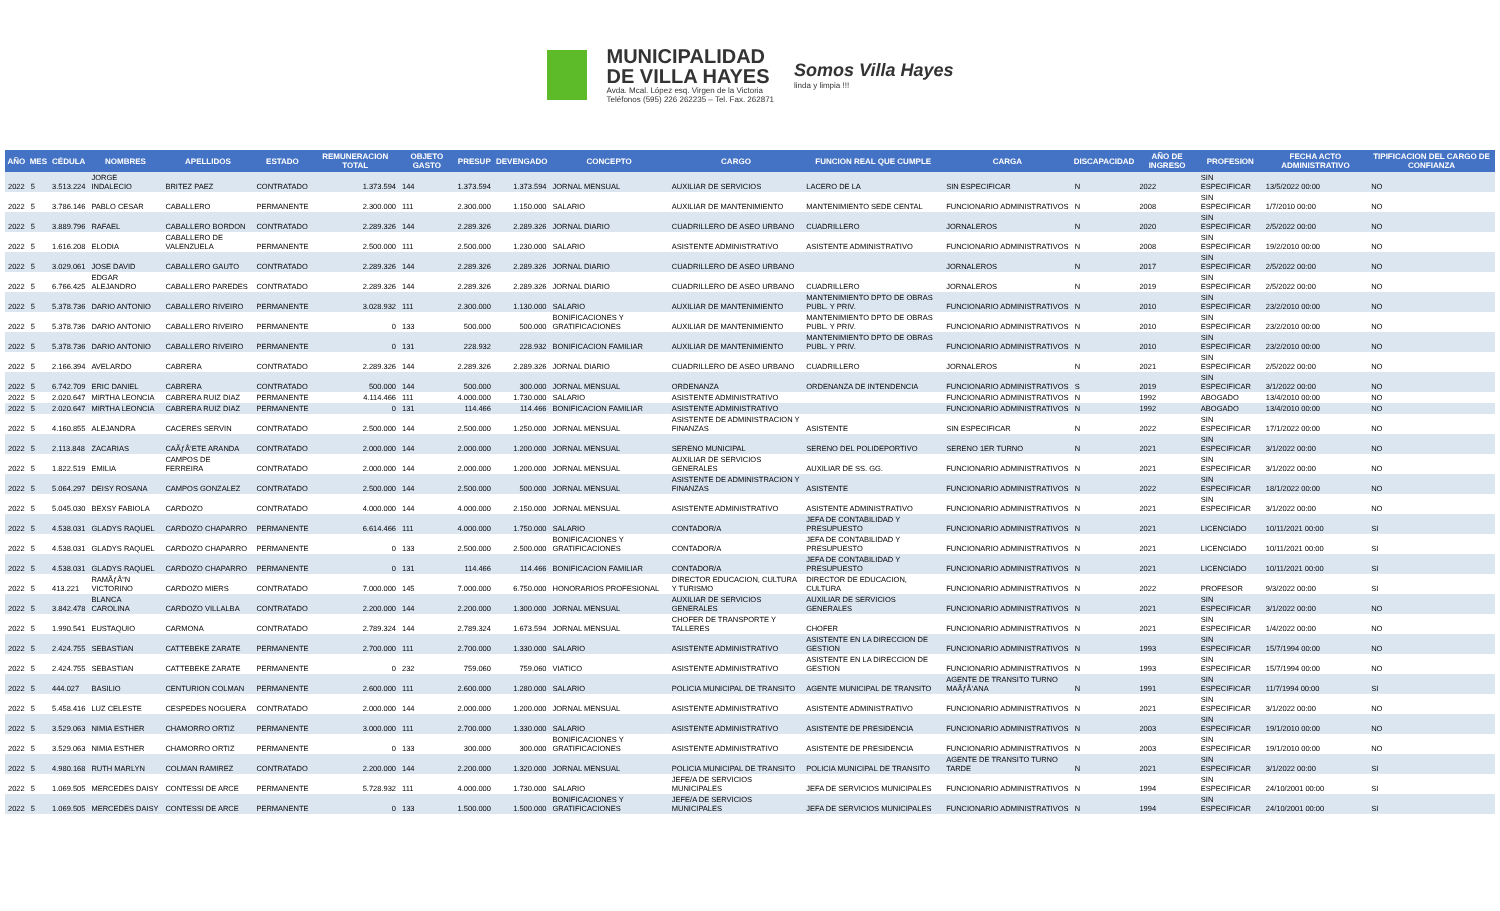MUNICIPALIDAD
DE VILLA HAYES
Avda. Mcal. López esq. Virgen de la Victoria
Teléfonos (595) 226 262235 – Tel. Fax. 262871
Somos Villa Hayes
linda y limpia !!!
| AÑO | MES | CÉDULA | NOMBRES | APELLIDOS | ESTADO | REMUNERACION TOTAL | OBJETO GASTO | PRESUP | DEVENGADO | CONCEPTO | CARGO | FUNCION REAL QUE CUMPLE | CARGA | DISCAPACIDAD | AÑO DE INGRESO | PROFESION | FECHA ACTO ADMINISTRATIVO | TIPIFICACION DEL CARGO DE CONFIANZA |
| --- | --- | --- | --- | --- | --- | --- | --- | --- | --- | --- | --- | --- | --- | --- | --- | --- | --- | --- |
| 2022 | 5 | 3.513.224 | JORGE INDALECIO | BRITEZ PAEZ | CONTRATADO | 1.373.594 | 144 | 1.373.594 | 1.373.594 | JORNAL MENSUAL | AUXILIAR DE SERVICIOS | LACERO DE LA | SIN ESPECIFICAR | N | 2022 | SIN ESPECIFICAR | 13/5/2022 00:00 | NO |
| 2022 | 5 | 3.786.146 | PABLO CESAR | CABALLERO | PERMANENTE | 2.300.000 | 111 | 2.300.000 | 1.150.000 | SALARIO | AUXILIAR DE MANTENIMIENTO | MANTENIMIENTO SEDE CENTAL | FUNCIONARIO ADMINISTRATIVOS | N | 2008 | SIN ESPECIFICAR | 1/7/2010 00:00 | NO |
| 2022 | 5 | 3.889.796 | RAFAEL | CABALLERO BORDON | CONTRATADO | 2.289.326 | 144 | 2.289.326 | 2.289.326 | JORNAL DIARIO | CUADRILLERO DE ASEO URBANO | CUADRILLERO | JORNALEROS | N | 2020 | SIN ESPECIFICAR | 2/5/2022 00:00 | NO |
| 2022 | 5 | 1.616.208 | ELODIA | CABALLERO DE VALENZUELA | PERMANENTE | 2.500.000 | 111 | 2.500.000 | 1.230.000 | SALARIO | ASISTENTE ADMINISTRATIVO | ASISTENTE ADMINISTRATIVO | FUNCIONARIO ADMINISTRATIVOS | N | 2008 | SIN ESPECIFICAR | 19/2/2010 00:00 | NO |
| 2022 | 5 | 3.029.061 | JOSE DAVID | CABALLERO GAUTO | CONTRATADO | 2.289.326 | 144 | 2.289.326 | 2.289.326 | JORNAL DIARIO | CUADRILLERO DE ASEO URBANO | | JORNALEROS | N | 2017 | SIN ESPECIFICAR | 2/5/2022 00:00 | NO |
| 2022 | 5 | 6.766.425 | EDGAR ALEJANDRO | CABALLERO PAREDES | CONTRATADO | 2.289.326 | 144 | 2.289.326 | 2.289.326 | JORNAL DIARIO | CUADRILLERO DE ASEO URBANO | CUADRILLERO | JORNALEROS | N | 2019 | SIN ESPECIFICAR | 2/5/2022 00:00 | NO |
| 2022 | 5 | 5.378.736 | DARIO ANTONIO | CABALLERO RIVEIRO | PERMANENTE | 3.028.932 | 111 | 2.300.000 | 1.130.000 | SALARIO | AUXILIAR DE MANTENIMIENTO | MANTENIMIENTO DPTO DE OBRAS PUBL. Y PRIV. | FUNCIONARIO ADMINISTRATIVOS | N | 2010 | SIN ESPECIFICAR | 23/2/2010 00:00 | NO |
| 2022 | 5 | 5.378.736 | DARIO ANTONIO | CABALLERO RIVEIRO | PERMANENTE | 0 | 133 | 500.000 | 500.000 | BONIFICACIONES Y GRATIFICACIONES | AUXILIAR DE MANTENIMIENTO | MANTENIMIENTO DPTO DE OBRAS PUBL. Y PRIV. | FUNCIONARIO ADMINISTRATIVOS | N | 2010 | SIN ESPECIFICAR | 23/2/2010 00:00 | NO |
| 2022 | 5 | 5.378.736 | DARIO ANTONIO | CABALLERO RIVEIRO | PERMANENTE | 0 | 131 | 228.932 | 228.932 | BONIFICACION FAMILIAR | AUXILIAR DE MANTENIMIENTO | MANTENIMIENTO DPTO DE OBRAS PUBL. Y PRIV. | FUNCIONARIO ADMINISTRATIVOS | N | 2010 | SIN ESPECIFICAR | 23/2/2010 00:00 | NO |
| 2022 | 5 | 2.166.394 | AVELARDO | CABRERA | CONTRATADO | 2.289.326 | 144 | 2.289.326 | 2.289.326 | JORNAL DIARIO | CUADRILLERO DE ASEO URBANO | CUADRILLERO | JORNALEROS | N | 2021 | SIN ESPECIFICAR | 2/5/2022 00:00 | NO |
| 2022 | 5 | 6.742.709 | ERIC DANIEL | CABRERA | CONTRATADO | 500.000 | 144 | 500.000 | 300.000 | JORNAL MENSUAL | ORDENANZA | ORDENANZA DE INTENDENCIA | FUNCIONARIO ADMINISTRATIVOS | S | 2019 | SIN ESPECIFICAR | 3/1/2022 00:00 | NO |
| 2022 | 5 | 2.020.647 | MIRTHA LEONCIA | CABRERA RUIZ DIAZ | PERMANENTE | 4.114.466 | 111 | 4.000.000 | 1.730.000 | SALARIO | ASISTENTE ADMINISTRATIVO | | FUNCIONARIO ADMINISTRATIVOS | N | 1992 | ABOGADO | 13/4/2010 00:00 | NO |
| 2022 | 5 | 2.020.647 | MIRTHA LEONCIA | CABRERA RUIZ DIAZ | PERMANENTE | 0 | 131 | 114.466 | 114.466 | BONIFICACION FAMILIAR | ASISTENTE ADMINISTRATIVO | | FUNCIONARIO ADMINISTRATIVOS | N | 1992 | ABOGADO | 13/4/2010 00:00 | NO |
| 2022 | 5 | 4.160.855 | ALEJANDRA | CACERES SERVIN | CONTRATADO | 2.500.000 | 144 | 2.500.000 | 1.250.000 | JORNAL MENSUAL | ASISTENTE DE ADMINISTRACION Y FINANZAS | ASISTENTE | SIN ESPECIFICAR | N | 2022 | SIN ESPECIFICAR | 17/1/2022 00:00 | NO |
| 2022 | 5 | 2.113.848 | ZACARIAS | CAÃƒÂ‘ETE ARANDA | CONTRATADO | 2.000.000 | 144 | 2.000.000 | 1.200.000 | JORNAL MENSUAL | SERENO MUNICIPAL | SERENO DEL POLIDEPORTIVO | SERENO 1ER TURNO | N | 2021 | SIN ESPECIFICAR | 3/1/2022 00:00 | NO |
| 2022 | 5 | 1.822.519 | EMILIA | CAMPOS DE FERREIRA | CONTRATADO | 2.000.000 | 144 | 2.000.000 | 1.200.000 | JORNAL MENSUAL | AUXILIAR DE SERVICIOS GENERALES | AUXILIAR DE SS. GG. | FUNCIONARIO ADMINISTRATIVOS | N | 2021 | SIN ESPECIFICAR | 3/1/2022 00:00 | NO |
| 2022 | 5 | 5.064.297 | DEISY ROSANA | CAMPOS GONZALEZ | CONTRATADO | 2.500.000 | 144 | 2.500.000 | 500.000 | JORNAL MENSUAL | ASISTENTE DE ADMINISTRACION Y FINANZAS | ASISTENTE | FUNCIONARIO ADMINISTRATIVOS | N | 2022 | SIN ESPECIFICAR | 18/1/2022 00:00 | NO |
| 2022 | 5 | 5.045.030 | BEXSY FABIOLA | CARDOZO | CONTRATADO | 4.000.000 | 144 | 4.000.000 | 2.150.000 | JORNAL MENSUAL | ASISTENTE ADMINISTRATIVO | ASISTENTE ADMINISTRATIVO | FUNCIONARIO ADMINISTRATIVOS | N | 2021 | SIN ESPECIFICAR | 3/1/2022 00:00 | NO |
| 2022 | 5 | 4.538.031 | GLADYS RAQUEL | CARDOZO CHAPARRO | PERMANENTE | 6.614.466 | 111 | 4.000.000 | 1.750.000 | SALARIO | CONTADOR/A | JEFA DE CONTABILIDAD Y PRESUPUESTO | FUNCIONARIO ADMINISTRATIVOS | N | 2021 | LICENCIADO | 10/11/2021 00:00 | SI |
| 2022 | 5 | 4.538.031 | GLADYS RAQUEL | CARDOZO CHAPARRO | PERMANENTE | 0 | 133 | 2.500.000 | 2.500.000 | BONIFICACIONES Y GRATIFICACIONES | CONTADOR/A | JEFA DE CONTABILIDAD Y PRESUPUESTO | FUNCIONARIO ADMINISTRATIVOS | N | 2021 | LICENCIADO | 10/11/2021 00:00 | SI |
| 2022 | 5 | 4.538.031 | GLADYS RAQUEL | CARDOZO CHAPARRO | PERMANENTE | 0 | 131 | 114.466 | 114.466 | BONIFICACION FAMILIAR | CONTADOR/A | JEFA DE CONTABILIDAD Y PRESUPUESTO | FUNCIONARIO ADMINISTRATIVOS | N | 2021 | LICENCIADO | 10/11/2021 00:00 | SI |
| 2022 | 5 | 413.221 | RAMÃƒÂ“N VICTORINO | CARDOZO MIERS | CONTRATADO | 7.000.000 | 145 | 7.000.000 | 6.750.000 | HONORARIOS PROFESIONAL | DIRECTOR EDUCACION, CULTURA Y TURISMO | DIRECTOR DE EDUCACION, CULTURA | FUNCIONARIO ADMINISTRATIVOS | N | 2022 | PROFESOR | 9/3/2022 00:00 | SI |
| 2022 | 5 | 3.842.478 | BLANCA CAROLINA | CARDOZO VILLALBA | CONTRATADO | 2.200.000 | 144 | 2.200.000 | 1.300.000 | JORNAL MENSUAL | AUXILIAR DE SERVICIOS GENERALES | AUXILIAR DE SERVICIOS GENERALES | FUNCIONARIO ADMINISTRATIVOS | N | 2021 | SIN ESPECIFICAR | 3/1/2022 00:00 | NO |
| 2022 | 5 | 1.990.541 | EUSTAQUIO | CARMONA | CONTRATADO | 2.789.324 | 144 | 2.789.324 | 1.673.594 | JORNAL MENSUAL | CHOFER DE TRANSPORTE Y TALLERES | CHOFER | FUNCIONARIO ADMINISTRATIVOS | N | 2021 | SIN ESPECIFICAR | 1/4/2022 00:00 | NO |
| 2022 | 5 | 2.424.755 | SEBASTIAN | CATTEBEKE ZARATE | PERMANENTE | 2.700.000 | 111 | 2.700.000 | 1.330.000 | SALARIO | ASISTENTE ADMINISTRATIVO | ASISTENTE EN LA DIRECCION DE GESTION | FUNCIONARIO ADMINISTRATIVOS | N | 1993 | SIN ESPECIFICAR | 15/7/1994 00:00 | NO |
| 2022 | 5 | 2.424.755 | SEBASTIAN | CATTEBEKE ZARATE | PERMANENTE | 0 | 232 | 759.060 | 759.060 | VIATICO | ASISTENTE ADMINISTRATIVO | ASISTENTE EN LA DIRECCION DE GESTION | FUNCIONARIO ADMINISTRATIVOS | N | 1993 | SIN ESPECIFICAR | 15/7/1994 00:00 | NO |
| 2022 | 5 | 444.027 | BASILIO | CENTURION COLMAN | PERMANENTE | 2.600.000 | 111 | 2.600.000 | 1.280.000 | SALARIO | POLICIA MUNICIPAL DE TRANSITO | AGENTE MUNICIPAL DE TRANSITO | AGENTE DE TRANSITO TURNO MAÃƒÂ‘ANA | N | 1991 | SIN ESPECIFICAR | 11/7/1994 00:00 | SI |
| 2022 | 5 | 5.458.416 | LUZ CELESTE | CESPEDES NOGUERA | CONTRATADO | 2.000.000 | 144 | 2.000.000 | 1.200.000 | JORNAL MENSUAL | ASISTENTE ADMINISTRATIVO | ASISTENTE ADMINISTRATIVO | FUNCIONARIO ADMINISTRATIVOS | N | 2021 | SIN ESPECIFICAR | 3/1/2022 00:00 | NO |
| 2022 | 5 | 3.529.063 | NIMIA ESTHER | CHAMORRO ORTIZ | PERMANENTE | 3.000.000 | 111 | 2.700.000 | 1.330.000 | SALARIO | ASISTENTE ADMINISTRATIVO | ASISTENTE DE PRESIDENCIA | FUNCIONARIO ADMINISTRATIVOS | N | 2003 | SIN ESPECIFICAR | 19/1/2010 00:00 | NO |
| 2022 | 5 | 3.529.063 | NIMIA ESTHER | CHAMORRO ORTIZ | PERMANENTE | 0 | 133 | 300.000 | 300.000 | BONIFICACIONES Y GRATIFICACIONES | ASISTENTE ADMINISTRATIVO | ASISTENTE DE PRESIDENCIA | FUNCIONARIO ADMINISTRATIVOS | N | 2003 | SIN ESPECIFICAR | 19/1/2010 00:00 | NO |
| 2022 | 5 | 4.980.168 | RUTH MARLYN | COLMAN RAMIREZ | CONTRATADO | 2.200.000 | 144 | 2.200.000 | 1.320.000 | JORNAL MENSUAL | POLICIA MUNICIPAL DE TRANSITO | POLICIA MUNICIPAL DE TRANSITO | AGENTE DE TRANSITO TURNO TARDE | N | 2021 | SIN ESPECIFICAR | 3/1/2022 00:00 | SI |
| 2022 | 5 | 1.069.505 | MERCEDES DAISY | CONTESSI DE ARCE | PERMANENTE | 5.728.932 | 111 | 4.000.000 | 1.730.000 | SALARIO | JEFE/A DE SERVICIOS MUNICIPALES | JEFA DE SERVICIOS MUNICIPALES | FUNCIONARIO ADMINISTRATIVOS | N | 1994 | SIN ESPECIFICAR | 24/10/2001 00:00 | SI |
| 2022 | 5 | 1.069.505 | MERCEDES DAISY | CONTESSI DE ARCE | PERMANENTE | 0 | 133 | 1.500.000 | 1.500.000 | BONIFICACIONES Y GRATIFICACIONES | JEFE/A DE SERVICIOS MUNICIPALES | JEFA DE SERVICIOS MUNICIPALES | FUNCIONARIO ADMINISTRATIVOS | N | 1994 | SIN ESPECIFICAR | 24/10/2001 00:00 | SI |